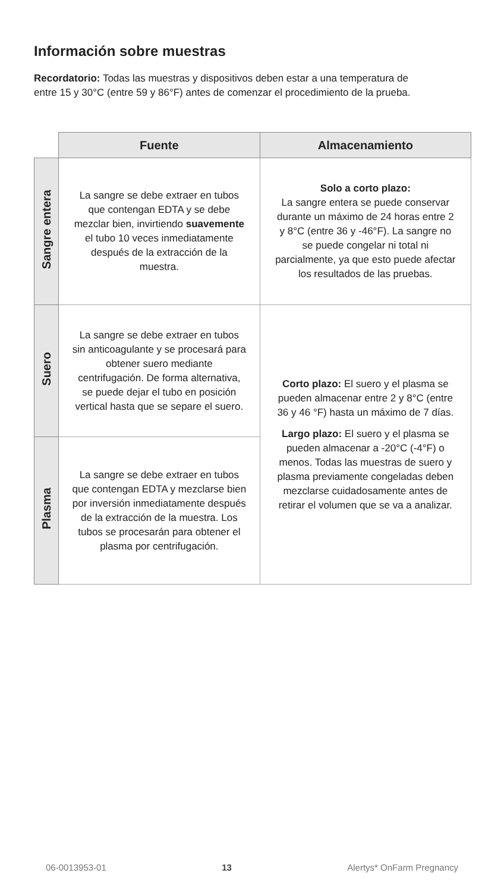Información sobre muestras
Recordatorio: Todas las muestras y dispositivos deben estar a una temperatura de entre 15 y 30°C (entre 59 y 86°F) antes de comenzar el procedimiento de la prueba.
| | Fuente | Almacenamiento |
| --- | --- | --- |
| Sangre entera | La sangre se debe extraer en tubos que contengan EDTA y se debe mezclar bien, invirtiendo suavemente el tubo 10 veces inmediatamente después de la extracción de la muestra. | Solo a corto plazo: La sangre entera se puede conservar durante un máximo de 24 horas entre 2 y 8°C (entre 36 y -46°F). La sangre no se puede congelar ni total ni parcialmente, ya que esto puede afectar los resultados de las pruebas. |
| Suero | La sangre se debe extraer en tubos sin anticoagulante y se procesará para obtener suero mediante centrifugación. De forma alternativa, se puede dejar el tubo en posición vertical hasta que se separe el suero. | Corto plazo: El suero y el plasma se pueden almacenar entre 2 y 8°C (entre 36 y 46 °F) hasta un máximo de 7 días. Largo plazo: El suero y el plasma se pueden almacenar a -20°C (-4°F) o menos. Todas las muestras de suero y plasma previamente congeladas deben mezclarse cuidadosamente antes de retirar el volumen que se va a analizar. |
| Plasma | La sangre se debe extraer en tubos que contengan EDTA y mezclarse bien por inversión inmediatamente después de la extracción de la muestra. Los tubos se procesarán para obtener el plasma por centrifugación. | |
06-0013953-01 13 Alertys* OnFarm Pregnancy